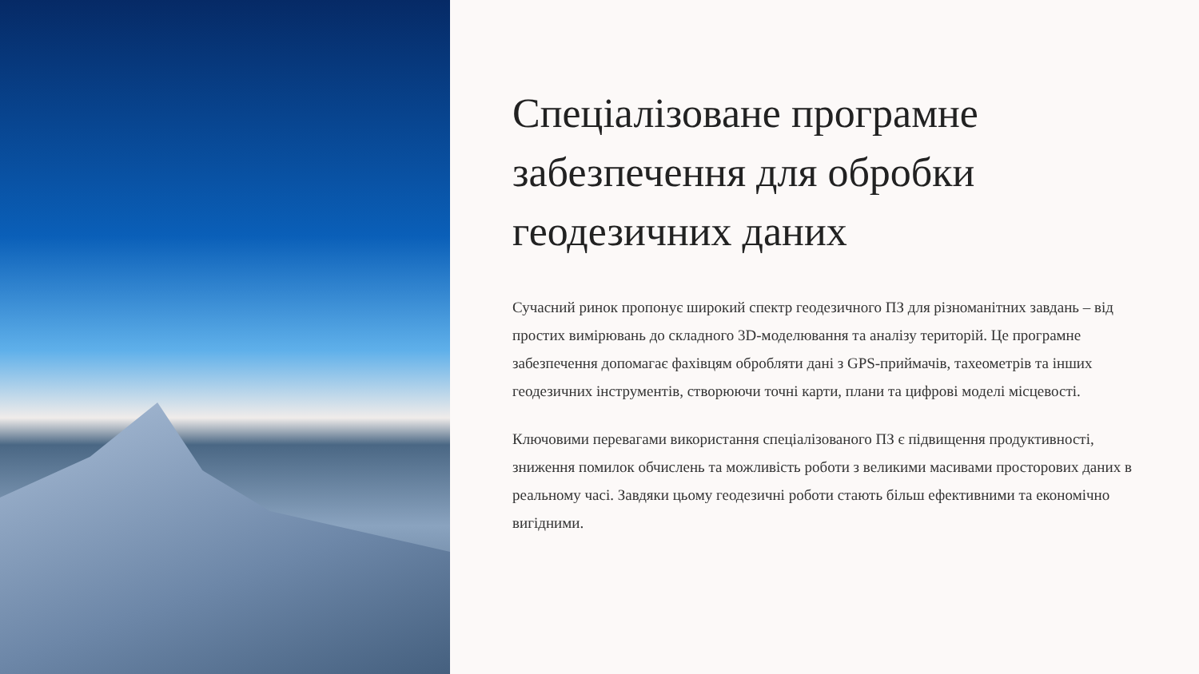Спеціалізоване програмне забезпечення для обробки геодезичних даних
Сучасний ринок пропонує широкий спектр геодезичного ПЗ для різноманітних завдань – від простих вимірювань до складного 3D-моделювання та аналізу територій. Це програмне забезпечення допомагає фахівцям обробляти дані з GPS-приймачів, тахеометрів та інших геодезичних інструментів, створюючи точні карти, плани та цифрові моделі місцевості.
Ключовими перевагами використання спеціалізованого ПЗ є підвищення продуктивності, зниження помилок обчислень та можливість роботи з великими масивами просторових даних в реальному часі. Завдяки цьому геодезичні роботи стають більш ефективними та економічно вигідними.